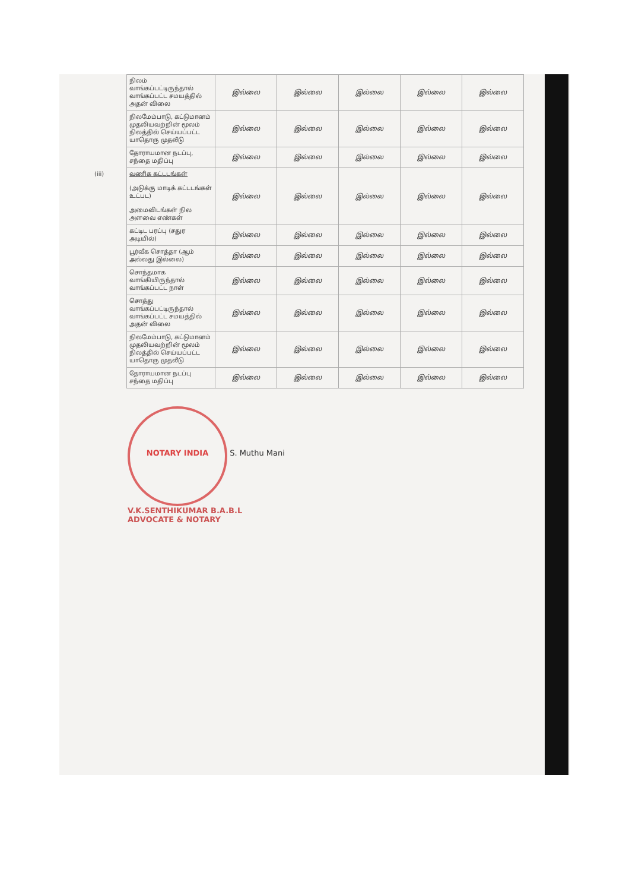| | நிலம் வாங்கப்பட்டிருந்தால் வாங்கப்பட்ட சமயத்தில் அதன் விலை | இல்லை | இல்லை | இல்லை | இல்லை | இல்லை |
| | நிலமேம்பாடு, கட்டுமானம் முதலியவற்றின் மூலம் நிலத்தில் செய்யப்பட்ட யாதொரு முதலீடு | இல்லை | இல்லை | இல்லை | இல்லை | இல்லை |
| | தோராயமான நடப்பு, சந்தை மதிப்பு | இல்லை | இல்லை | இல்லை | இல்லை | இல்லை |
| (iii) | வணிக கட்டடங்கள் (அடுக்கு மாடிக் கட்டடங்கள் உட்பட) அமைவிடங்கள் நில அளவை எண்கள் | இல்லை | இல்லை | இல்லை | இல்லை | இல்லை |
| | கட்டிட பரப்பு (சதுர அடியில்) | இல்லை | இல்லை | இல்லை | இல்லை | இல்லை |
| | பூர்வீக சொத்தா (ஆம் அல்லது இல்லை) | இல்லை | இல்லை | இல்லை | இல்லை | இல்லை |
| | சொந்தமாக வாங்கியிருந்தால் வாங்கப்பட்ட நாள் | இல்லை | இல்லை | இல்லை | இல்லை | இல்லை |
| | சொத்து வாங்கப்பட்டிருந்தால் வாங்கப்பட்ட சமயத்தில் அதன் விலை | இல்லை | இல்லை | இல்லை | இல்லை | இல்லை |
| | நிலமேம்பாடு, கட்டுமானம் முதலியவற்றின் மூலம் நிலத்தில் செய்யப்பட்ட யாதொரு முதலீடு | இல்லை | இல்லை | இல்லை | இல்லை | இல்லை |
| | தோராயமான நடப்பு சந்தை மதிப்பு | இல்லை | இல்லை | இல்லை | இல்லை | இல்லை |
NOTARY INDIA S. Muthu Mani
V.K.SENTHIKUMAR B.A.B.L
ADVOCATE & NOTARY